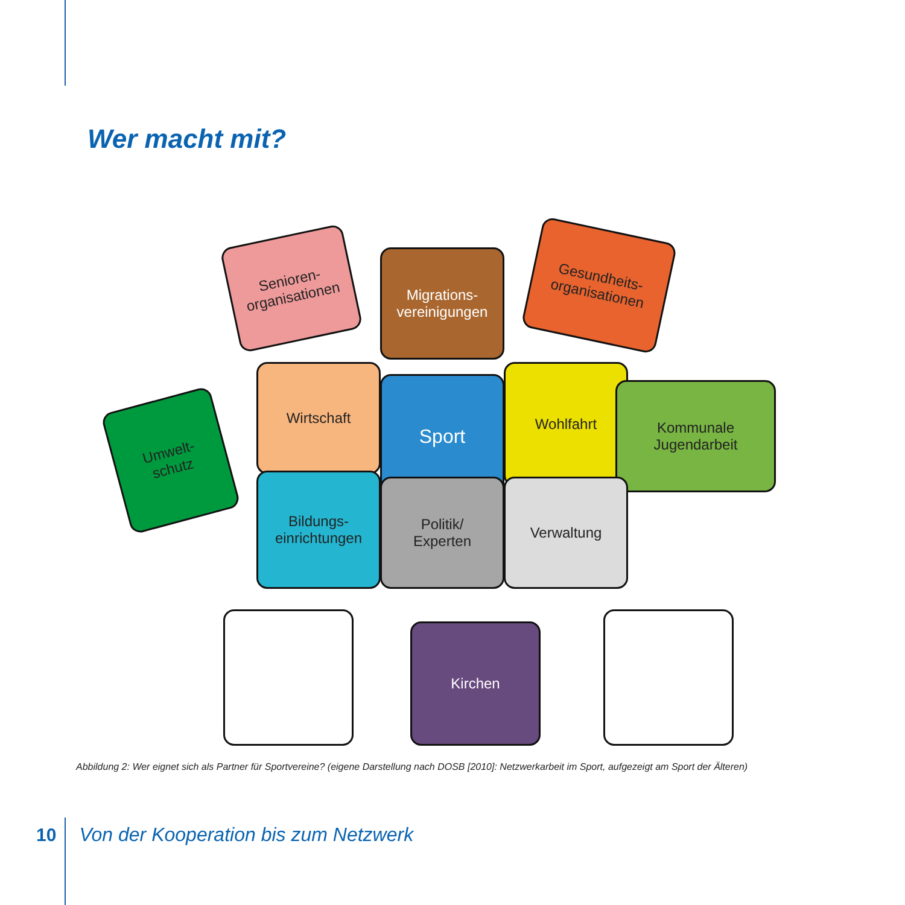Wer macht mit?
Senioren-
organisationen
Migrations-
vereinigungen
Gesundheits-
organisationen
Umwelt-
schutz
Wirtschaft
Sport
Wohlfahrt
Kommunale Jugendarbeit
Bildungs-
einrichtungen
Politik/
Experten
Verwaltung
Kirchen
Abbildung 2: Wer eignet sich als Partner für Sportvereine? (eigene Darstellung nach DOSB [2010]: Netzwerkarbeit im Sport, aufgezeigt am Sport der Älteren)
10 Von der Kooperation bis zum Netzwerk